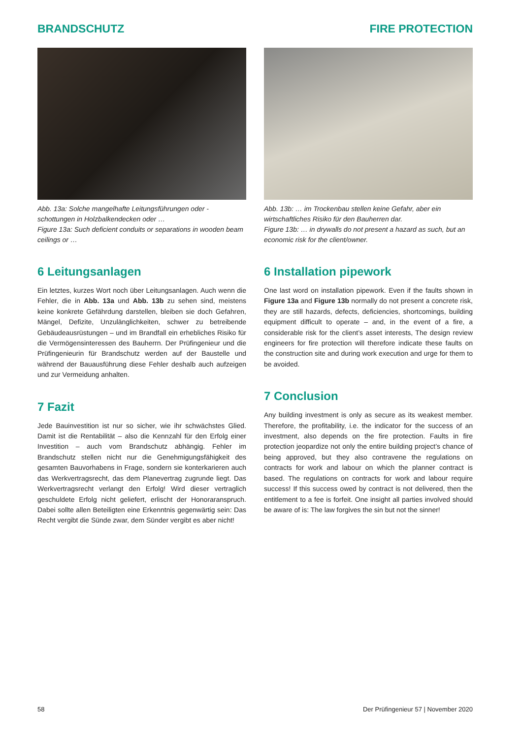BRANDSCHUTZ FIRE PROTECTION
Abb. 13a: Solche mangelhafte Leitungsführungen oder -schottungen in Holzbalkendecken oder …
Figure 13a: Such deficient conduits or separations in wooden beam ceilings or …
6 Leitungsanlagen
Ein letztes, kurzes Wort noch über Leitungsanlagen. Auch wenn die Fehler, die in Abb. 13a und Abb. 13b zu sehen sind, meistens keine konkrete Gefährdung darstellen, bleiben sie doch Gefahren, Mängel, Defizite, Unzulänglichkeiten, schwer zu betreibende Gebäudeausrüstungen – und im Brandfall ein erhebliches Risiko für die Vermögensinteressen des Bauherrn. Der Prüfingenieur und die Prüfingenieurin für Brandschutz werden auf der Baustelle und während der Bauausführung diese Fehler deshalb auch aufzeigen und zur Vermeidung anhalten.
7 Fazit
Jede Bauinvestition ist nur so sicher, wie ihr schwächstes Glied. Damit ist die Rentabilität – also die Kennzahl für den Erfolg einer Investition – auch vom Brandschutz abhängig. Fehler im Brandschutz stellen nicht nur die Genehmigungsfähigkeit des gesamten Bauvorhabens in Frage, sondern sie konterkarieren auch das Werkvertragsrecht, das dem Planevertrag zugrunde liegt. Das Werkvertragsrecht verlangt den Erfolg! Wird dieser vertraglich geschuldete Erfolg nicht geliefert, erlischt der Honoraranspruch. Dabei sollte allen Beteiligten eine Erkenntnis gegenwärtig sein: Das Recht vergibt die Sünde zwar, dem Sünder vergibt es aber nicht!
Abb. 13b: … im Trockenbau stellen keine Gefahr, aber ein wirtschaftliches Risiko für den Bauherren dar.
Figure 13b: … in drywalls do not present a hazard as such, but an economic risk for the client/owner.
6 Installation pipework
One last word on installation pipework. Even if the faults shown in Figure 13a and Figure 13b normally do not present a concrete risk, they are still hazards, defects, deficiencies, shortcomings, building equipment difficult to operate – and, in the event of a fire, a considerable risk for the client’s asset interests, The design review engineers for fire protection will therefore indicate these faults on the construction site and during work execution and urge for them to be avoided.
7 Conclusion
Any building investment is only as secure as its weakest member. Therefore, the profitability, i.e. the indicator for the success of an investment, also depends on the fire protection. Faults in fire protection jeopardize not only the entire building project’s chance of being approved, but they also contravene the regulations on contracts for work and labour on which the planner contract is based. The regulations on contracts for work and labour require success! If this success owed by contract is not delivered, then the entitlement to a fee is forfeit. One insight all parties involved should be aware of is: The law forgives the sin but not the sinner!
58 Der Prüfingenieur 57 | November 2020